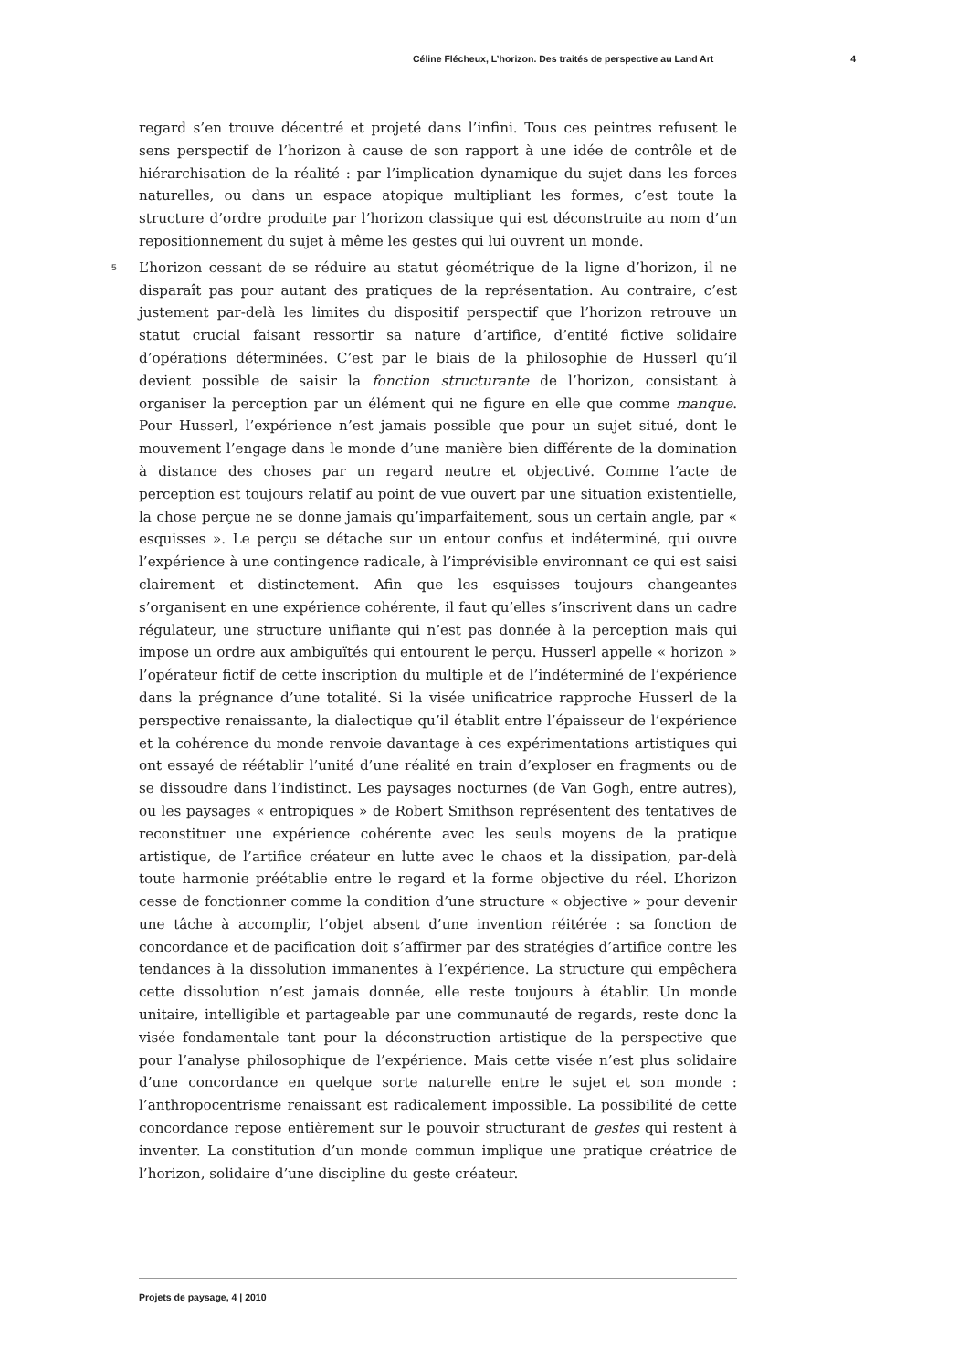Céline Flécheux, L’horizon. Des traités de perspective au Land Art 4
regard s’en trouve décentré et projeté dans l’infini. Tous ces peintres refusent le sens perspectif de l’horizon à cause de son rapport à une idée de contrôle et de hiérarchisation de la réalité : par l’implication dynamique du sujet dans les forces naturelles, ou dans un espace atopique multipliant les formes, c’est toute la structure d’ordre produite par l’horizon classique qui est déconstruite au nom d’un repositionnement du sujet à même les gestes qui lui ouvrent un monde.
5 L’horizon cessant de se réduire au statut géométrique de la ligne d’horizon, il ne disparaît pas pour autant des pratiques de la représentation. Au contraire, c’est justement par-delà les limites du dispositif perspectif que l’horizon retrouve un statut crucial faisant ressortir sa nature d’artifice, d’entité fictive solidaire d’opérations déterminées. C’est par le biais de la philosophie de Husserl qu’il devient possible de saisir la fonction structurante de l’horizon, consistant à organiser la perception par un élément qui ne figure en elle que comme manque. Pour Husserl, l’expérience n’est jamais possible que pour un sujet situé, dont le mouvement l’engage dans le monde d’une manière bien différente de la domination à distance des choses par un regard neutre et objectivé. Comme l’acte de perception est toujours relatif au point de vue ouvert par une situation existentielle, la chose perçue ne se donne jamais qu’imparfaitement, sous un certain angle, par « esquisses ». Le perçu se détache sur un entour confus et indéterminé, qui ouvre l’expérience à une contingence radicale, à l’imprévisible environnant ce qui est saisi clairement et distinctement. Afin que les esquisses toujours changeantes s’organisent en une expérience cohérente, il faut qu’elles s’inscrivent dans un cadre régulateur, une structure unifiante qui n’est pas donnée à la perception mais qui impose un ordre aux ambiguïtés qui entourent le perçu. Husserl appelle « horizon » l’opérateur fictif de cette inscription du multiple et de l’indéterminé de l’expérience dans la prégnance d’une totalité. Si la visée unificatrice rapproche Husserl de la perspective renaissante, la dialectique qu’il établit entre l’épaisseur de l’expérience et la cohérence du monde renvoie davantage à ces expérimentations artistiques qui ont essayé de réétablir l’unité d’une réalité en train d’exploser en fragments ou de se dissoudre dans l’indistinct. Les paysages nocturnes (de Van Gogh, entre autres), ou les paysages « entropiques » de Robert Smithson représentent des tentatives de reconstituer une expérience cohérente avec les seuls moyens de la pratique artistique, de l’artifice créateur en lutte avec le chaos et la dissipation, par-delà toute harmonie préétablie entre le regard et la forme objective du réel. L’horizon cesse de fonctionner comme la condition d’une structure « objective » pour devenir une tâche à accomplir, l’objet absent d’une invention réitérée : sa fonction de concordance et de pacification doit s’affirmer par des stratégies d’artifice contre les tendances à la dissolution immanentes à l’expérience. La structure qui empêchera cette dissolution n’est jamais donnée, elle reste toujours à établir. Un monde unitaire, intelligible et partageable par une communauté de regards, reste donc la visée fondamentale tant pour la déconstruction artistique de la perspective que pour l’analyse philosophique de l’expérience. Mais cette visée n’est plus solidaire d’une concordance en quelque sorte naturelle entre le sujet et son monde : l’anthropocentrisme renaissant est radicalement impossible. La possibilité de cette concordance repose entièrement sur le pouvoir structurant de gestes qui restent à inventer. La constitution d’un monde commun implique une pratique créatrice de l’horizon, solidaire d’une discipline du geste créateur.
Projets de paysage, 4 | 2010